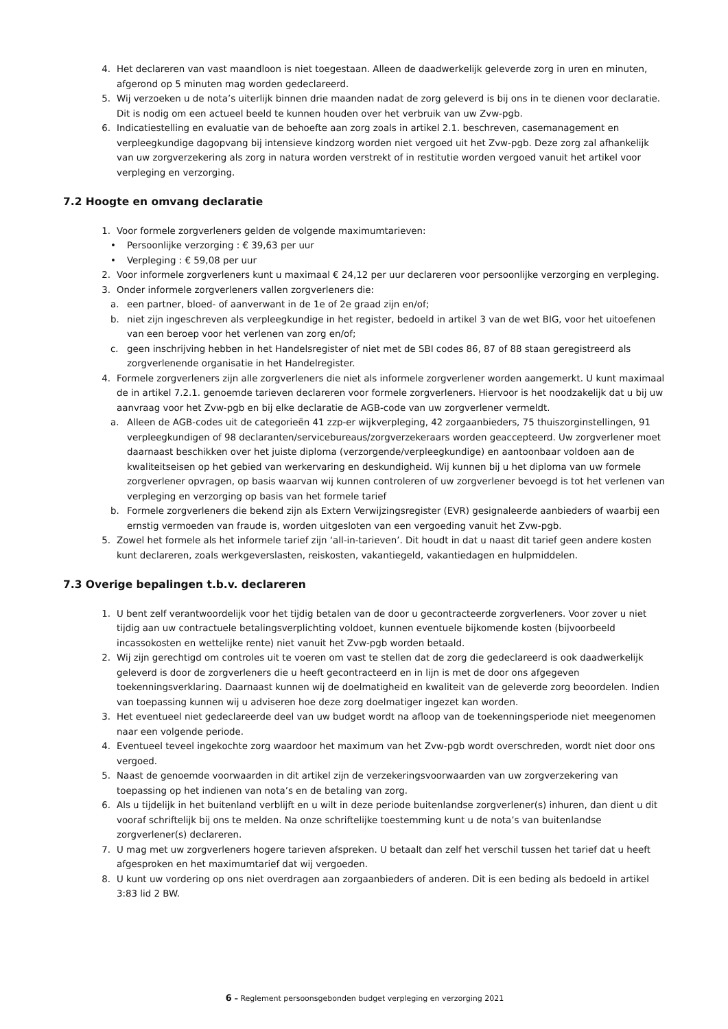4. Het declareren van vast maandloon is niet toegestaan. Alleen de daadwerkelijk geleverde zorg in uren en minuten, afgerond op 5 minuten mag worden gedeclareerd.
5. Wij verzoeken u de nota’s uiterlijk binnen drie maanden nadat de zorg geleverd is bij ons in te dienen voor declaratie. Dit is nodig om een actueel beeld te kunnen houden over het verbruik van uw Zvw-pgb.
6. Indicatiestelling en evaluatie van de behoefte aan zorg zoals in artikel 2.1. beschreven, casemanagement en verpleegkundige dagopvang bij intensieve kindzorg worden niet vergoed uit het Zvw-pgb. Deze zorg zal afhankelijk van uw zorgverzekering als zorg in natura worden verstrekt of in restitutie worden vergoed vanuit het artikel voor verpleging en verzorging.
7.2 Hoogte en omvang declaratie
1. Voor formele zorgverleners gelden de volgende maximumtarieven:
• Persoonlijke verzorging : € 39,63 per uur
• Verpleging : € 59,08 per uur
2. Voor informele zorgverleners kunt u maximaal € 24,12 per uur declareren voor persoonlijke verzorging en verpleging.
3. Onder informele zorgverleners vallen zorgverleners die:
a. een partner, bloed- of aanverwant in de 1e of 2e graad zijn en/of;
b. niet zijn ingeschreven als verpleegkundige in het register, bedoeld in artikel 3 van de wet BIG, voor het uitoefenen van een beroep voor het verlenen van zorg en/of;
c. geen inschrijving hebben in het Handelsregister of niet met de SBI codes 86, 87 of 88 staan geregistreerd als zorgverlenende organisatie in het Handelregister.
4. Formele zorgverleners zijn alle zorgverleners die niet als informele zorgverlener worden aangemerkt. U kunt maximaal de in artikel 7.2.1. genoemde tarieven declareren voor formele zorgverleners. Hiervoor is het noodzakelijk dat u bij uw aanvraag voor het Zvw-pgb en bij elke declaratie de AGB-code van uw zorgverlener vermeldt.
a. Alleen de AGB-codes uit de categorieën 41 zzp-er wijkverpleging, 42 zorgaanbieders, 75 thuiszorginstellingen, 91 verpleegkundigen of 98 declaranten/servicebureaus/zorgverzekeraars worden geaccepteerd. Uw zorgverlener moet daarnaast beschikken over het juiste diploma (verzorgende/verpleegkundige) en aantoonbaar voldoen aan de kwaliteitseisen op het gebied van werkervaring en deskundigheid. Wij kunnen bij u het diploma van uw formele zorgverlener opvragen, op basis waarvan wij kunnen controleren of uw zorgverlener bevoegd is tot het verlenen van verpleging en verzorging op basis van het formele tarief
b. Formele zorgverleners die bekend zijn als Extern Verwijzingsregister (EVR) gesignaleerde aanbieders of waarbij een ernstig vermoeden van fraude is, worden uitgesloten van een vergoeding vanuit het Zvw-pgb.
5. Zowel het formele als het informele tarief zijn ‘all-in-tarieven’. Dit houdt in dat u naast dit tarief geen andere kosten kunt declareren, zoals werkgeverslasten, reiskosten, vakantiegeld, vakantiedagen en hulpmiddelen.
7.3 Overige bepalingen t.b.v. declareren
1. U bent zelf verantwoordelijk voor het tijdig betalen van de door u gecontracteerde zorgverleners. Voor zover u niet tijdig aan uw contractuele betalingsverplichting voldoet, kunnen eventuele bijkomende kosten (bijvoorbeeld incassokosten en wettelijke rente) niet vanuit het Zvw-pgb worden betaald.
2. Wij zijn gerechtigd om controles uit te voeren om vast te stellen dat de zorg die gedeclareerd is ook daadwerkelijk geleverd is door de zorgverleners die u heeft gecontracteerd en in lijn is met de door ons afgegeven toekenningsverklaring. Daarnaast kunnen wij de doelmatigheid en kwaliteit van de geleverde zorg beoordelen. Indien van toepassing kunnen wij u adviseren hoe deze zorg doelmatiger ingezet kan worden.
3. Het eventueel niet gedeclareerde deel van uw budget wordt na afloop van de toekenningsperiode niet meegenomen naar een volgende periode.
4. Eventueel teveel ingekochte zorg waardoor het maximum van het Zvw-pgb wordt overschreden, wordt niet door ons vergoed.
5. Naast de genoemde voorwaarden in dit artikel zijn de verzekeringsvoorwaarden van uw zorgverzekering van toepassing op het indienen van nota’s en de betaling van zorg.
6. Als u tijdelijk in het buitenland verblijft en u wilt in deze periode buitenlandse zorgverlener(s) inhuren, dan dient u dit vooraf schriftelijk bij ons te melden. Na onze schriftelijke toestemming kunt u de nota’s van buitenlandse zorgverlener(s) declareren.
7. U mag met uw zorgverleners hogere tarieven afspreken. U betaalt dan zelf het verschil tussen het tarief dat u heeft afgesproken en het maximumtarief dat wij vergoeden.
8. U kunt uw vordering op ons niet overdragen aan zorgaanbieders of anderen. Dit is een beding als bedoeld in artikel 3:83 lid 2 BW.
6 – Reglement persoonsgebonden budget verpleging en verzorging 2021